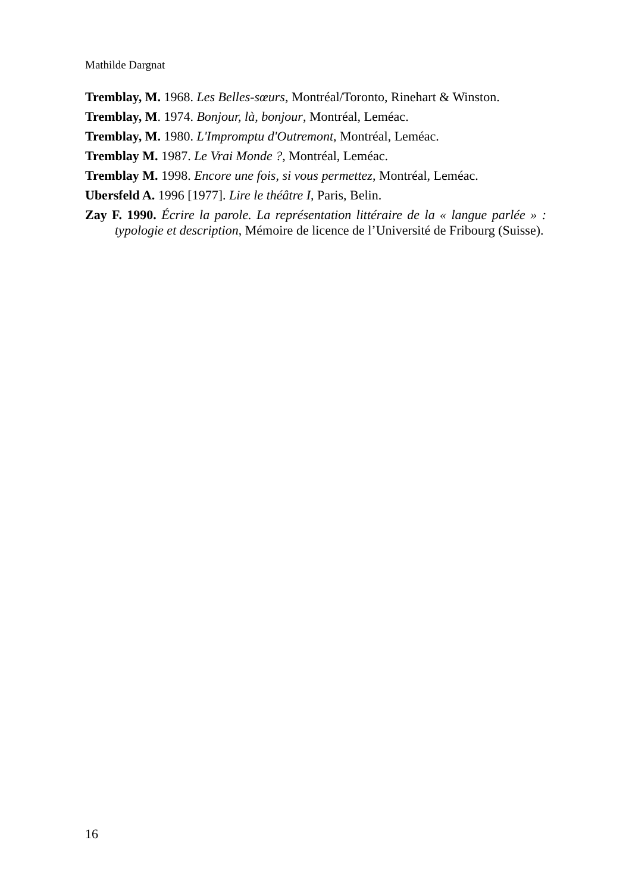Mathilde Dargnat
Tremblay, M. 1968. Les Belles-sœurs, Montréal/Toronto, Rinehart & Winston.
Tremblay, M. 1974. Bonjour, là, bonjour, Montréal, Leméac.
Tremblay, M. 1980. L'Impromptu d'Outremont, Montréal, Leméac.
Tremblay M. 1987. Le Vrai Monde ?, Montréal, Leméac.
Tremblay M. 1998. Encore une fois, si vous permettez, Montréal, Leméac.
Ubersfeld A. 1996 [1977]. Lire le théâtre I, Paris, Belin.
Zay F. 1990. Écrire la parole. La représentation littéraire de la « langue parlée » : typologie et description, Mémoire de licence de l’Université de Fribourg (Suisse).
16